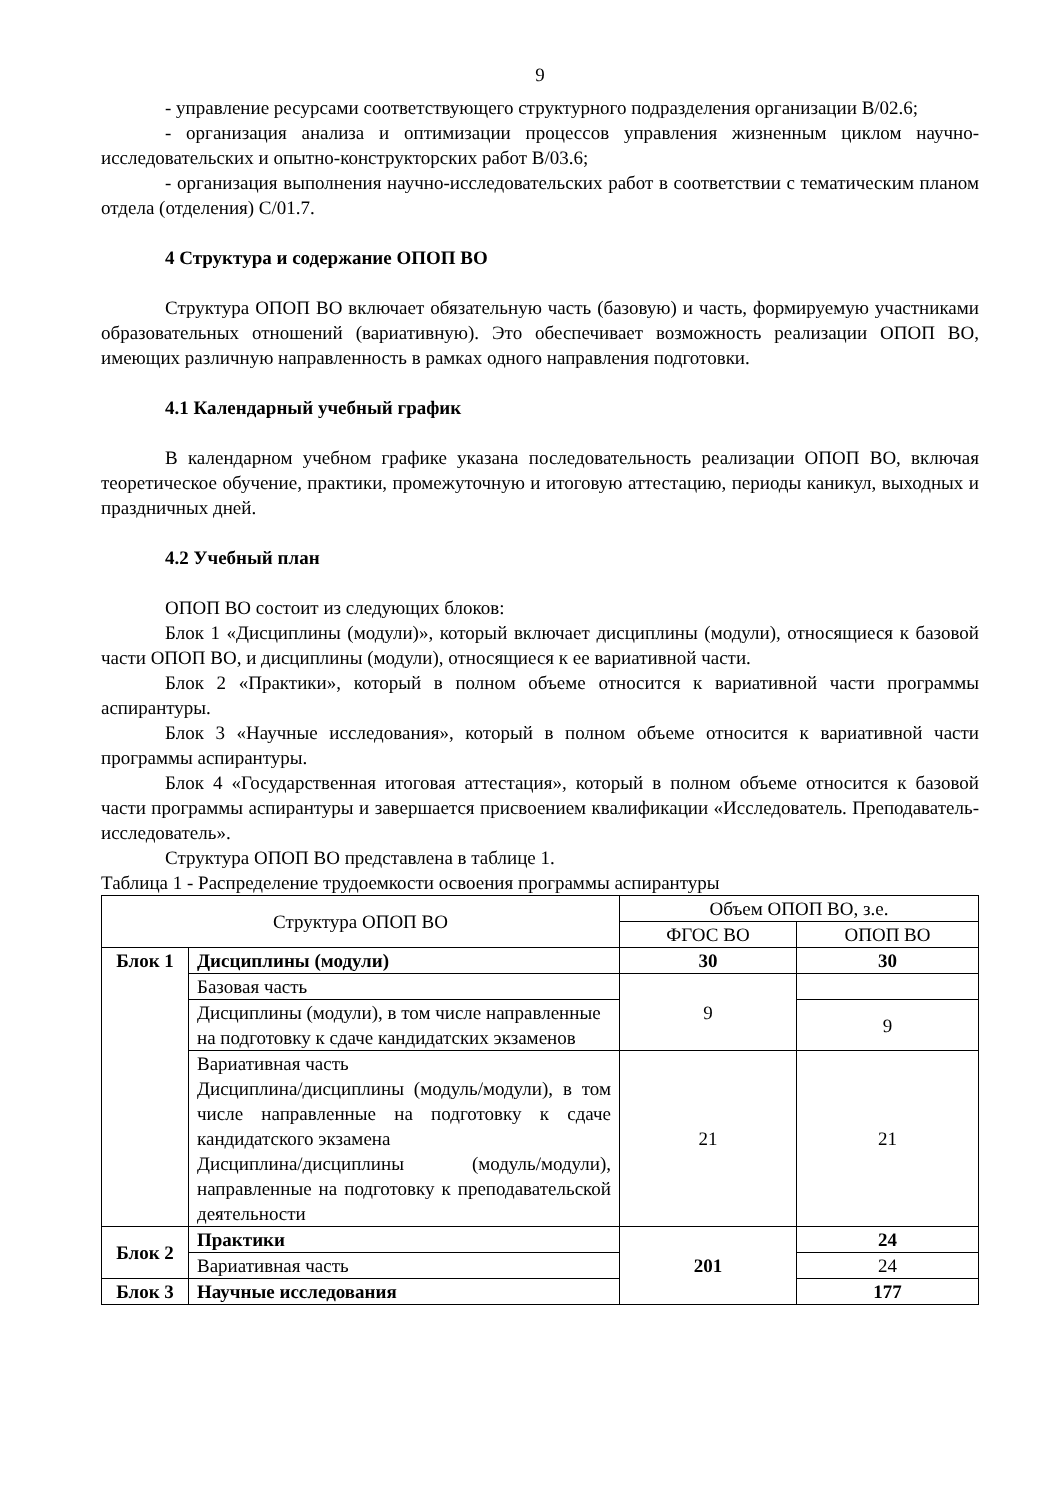9
- управление ресурсами соответствующего структурного подразделения организации В/02.6;
- организация анализа и оптимизации процессов управления жизненным циклом научно-исследовательских и опытно-конструкторских работ В/03.6;
- организация выполнения научно-исследовательских работ в соответствии с тематическим планом отдела (отделения) С/01.7.
4 Структура и содержание ОПОП ВО
Структура ОПОП ВО включает обязательную часть (базовую) и часть, формируемую участниками образовательных отношений (вариативную). Это обеспечивает возможность реализации ОПОП ВО, имеющих различную направленность в рамках одного направления подготовки.
4.1 Календарный учебный график
В календарном учебном графике указана последовательность реализации ОПОП ВО, включая теоретическое обучение, практики, промежуточную и итоговую аттестацию, периоды каникул, выходных и праздничных дней.
4.2 Учебный план
ОПОП ВО состоит из следующих блоков:
Блок 1 «Дисциплины (модули)», который включает дисциплины (модули), относящиеся к базовой части ОПОП ВО, и дисциплины (модули), относящиеся к ее вариативной части.
Блок 2 «Практики», который в полном объеме относится к вариативной части программы аспирантуры.
Блок 3 «Научные исследования», который в полном объеме относится к вариативной части программы аспирантуры.
Блок 4 «Государственная итоговая аттестация», который в полном объеме относится к базовой части программы аспирантуры и завершается присвоением квалификации «Исследователь. Преподаватель-исследователь».
Структура ОПОП ВО представлена в таблице 1.
Таблица 1 - Распределение трудоемкости освоения программы аспирантуры
| Структура ОПОП ВО | | Объем ОПОП ВО, з.е. | |
| --- | --- | --- | --- |
| | | ФГОС ВО | ОПОП ВО |
| Блок 1 | Дисциплины (модули) | 30 | 30 |
| | Базовая часть | 9 | |
| | Дисциплины (модули), в том числе направленные на подготовку к сдаче кандидатских экзаменов | | 9 |
| | Вариативная часть Дисциплина/дисциплины (модуль/модули), в том числе направленные на подготовку к сдаче кандидатского экзамена Дисциплина/дисциплины (модуль/модули), направленные на подготовку к преподавательской деятельности | 21 | 21 |
| Блок 2 | Практики | 201 | 24 |
| | Вариативная часть | | 24 |
| Блок 3 | Научные исследования | | 177 |